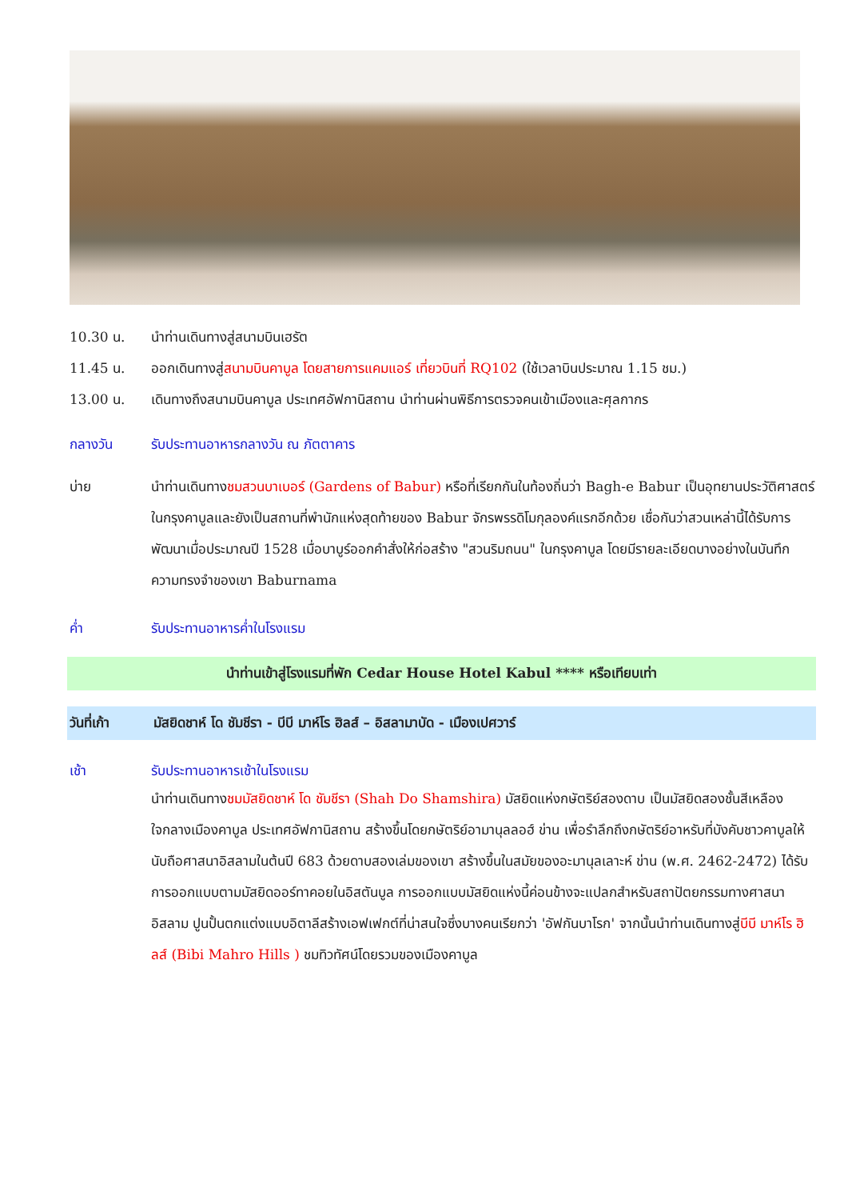10.30 น. นำท่านเดินทางสู่สนามบินเฮรัต
11.45 น. ออกเดินทางสู่สนามบินคาบูล โดยสายการแคมแอร์ เที่ยวบินที่ RQ102 (ใช้เวลาบินประมาณ 1.15 ชม.)
13.00 น. เดินทางถึงสนามบินคาบูล ประเทศอัฟกานิสถาน นำท่านผ่านพิธีการตรวจคนเข้าเมืองและศุลกากร
กลางวัน รับประทานอาหารกลางวัน ณ ภัตตาคาร
บ่าย นำท่านเดินทางชมสวนบาเบอร์ (Gardens of Babur) หรือที่เรียกกันในท้องถิ่นว่า Bagh-e Babur เป็นอุทยานประวัติศาสตร์ในกรุงคาบูลและยังเป็นสถานที่พำนักแห่งสุดท้ายของ Babur จักรพรรดิโมกุลองค์แรกอีกด้วย เชื่อกันว่าสวนเหล่านี้ได้รับการพัฒนาเมื่อประมาณปี 1528 เมื่อบาบูร์ออกคำสั่งให้ก่อสร้าง "สวนริมถนน" ในกรุงคาบูล โดยมีรายละเอียดบางอย่างในบันทึกความทรงจำของเขา Baburnama
ค่ำ รับประทานอาหารค่ำในโรงแรม
นำท่านเข้าสู่โรงแรมที่พัก Cedar House Hotel Kabul **** หรือเทียบเท่า
วันที่เก้า มัสยิดชาห์ โด ชัมชีรา - บีบี มาห์โร ฮิลส์ – อิสลามาบัด - เมืองเปศวาร์
เช้า รับประทานอาหารเช้าในโรงแรม
นำท่านเดินทางชมมัสยิดชาห์ โด ชัมชีรา (Shah Do Shamshira) มัสยิดแห่งกษัตริย์สองดาบ เป็นมัสยิดสองชั้นสีเหลือง ใจกลางเมืองคาบูล ประเทศอัฟกานิสถาน สร้างขึ้นโดยกษัตริย์อามานุลลอฮ์ ข่าน เพื่อรำลึกถึงกษัตริย์อาหรับที่บังคับชาวคาบูลให้นับถือศาสนาอิสลามในต้นปี 683 ด้วยดาบสองเล่มของเขา สร้างขึ้นในสมัยของอะมานุลเลาะห์ ข่าน (พ.ศ. 2462-2472) ได้รับการออกแบบตามมัสยิดออร์ทาคอยในอิสตันบูล การออกแบบมัสยิดแห่งนี้ค่อนข้างจะแปลกสำหรับสถาปัตยกรรมทางศาสนาอิสลาม ปูนปั้นตกแต่งแบบอิตาลีสร้างเอฟเฟกต์ที่น่าสนใจซึ่งบางคนเรียกว่า 'อัฟกันบาโรก' จากนั้นนำท่านเดินทางสู่บีบี มาห์โร ฮิลส์ (Bibi Mahro Hills ) ชมทิวทัศน์โดยรวมของเมืองคาบูล